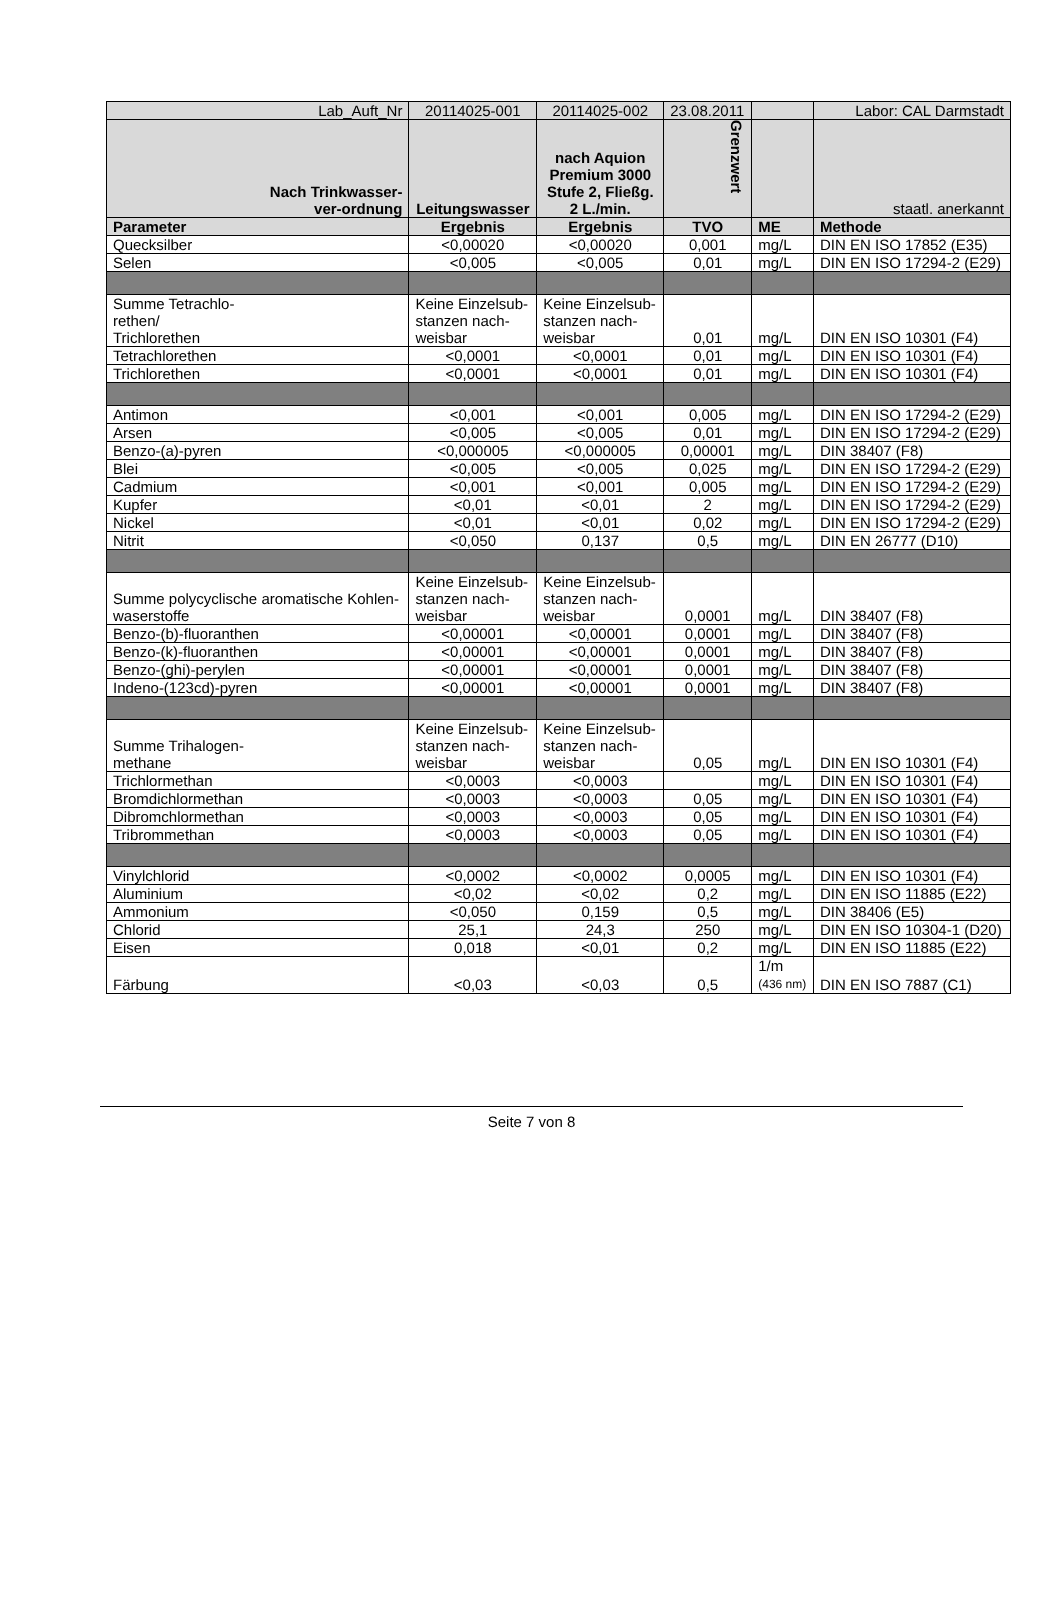| Lab_Auft_Nr | 20114025-001 | 20114025-002 | 23.08.2011 | | Labor: CAL Darmstadt |
| Nach Trinkwasser- ver-ordnung | Leitungswasser | nach Aquion Premium 3000 Stufe 2, Fließg. 2 L./min. | Grenzwert | | staatl. anerkannt |
| Parameter | Ergebnis | Ergebnis | TVO | ME | Methode |
| Quecksilber | <0,00020 | <0,00020 | 0,001 | mg/L | DIN EN ISO 17852 (E35) |
| Selen | <0,005 | <0,005 | 0,01 | mg/L | DIN EN ISO 17294-2 (E29) |
| Summe Tetrachlo- rethen/ Trichlorethen | Keine Einzelsub- stanzen nach- weisbar | Keine Einzelsub- stanzen nach- weisbar | 0,01 | mg/L | DIN EN ISO 10301 (F4) |
| Tetrachlorethen | <0,0001 | <0,0001 | 0,01 | mg/L | DIN EN ISO 10301 (F4) |
| Trichlorethen | <0,0001 | <0,0001 | 0,01 | mg/L | DIN EN ISO 10301 (F4) |
| Antimon | <0,001 | <0,001 | 0,005 | mg/L | DIN EN ISO 17294-2 (E29) |
| Arsen | <0,005 | <0,005 | 0,01 | mg/L | DIN EN ISO 17294-2 (E29) |
| Benzo-(a)-pyren | <0,000005 | <0,000005 | 0,00001 | mg/L | DIN 38407 (F8) |
| Blei | <0,005 | <0,005 | 0,025 | mg/L | DIN EN ISO 17294-2 (E29) |
| Cadmium | <0,001 | <0,001 | 0,005 | mg/L | DIN EN ISO 17294-2 (E29) |
| Kupfer | <0,01 | <0,01 | 2 | mg/L | DIN EN ISO 17294-2 (E29) |
| Nickel | <0,01 | <0,01 | 0,02 | mg/L | DIN EN ISO 17294-2 (E29) |
| Nitrit | <0,050 | 0,137 | 0,5 | mg/L | DIN EN 26777 (D10) |
| Summe polycyclische aromatische Kohlen- waserstoffe | Keine Einzelsub- stanzen nach- weisbar | Keine Einzelsub- stanzen nach- weisbar | 0,0001 | mg/L | DIN 38407 (F8) |
| Benzo-(b)-fluoranthen | <0,00001 | <0,00001 | 0,0001 | mg/L | DIN 38407 (F8) |
| Benzo-(k)-fluoranthen | <0,00001 | <0,00001 | 0,0001 | mg/L | DIN 38407 (F8) |
| Benzo-(ghi)-perylen | <0,00001 | <0,00001 | 0,0001 | mg/L | DIN 38407 (F8) |
| Indeno-(123cd)-pyren | <0,00001 | <0,00001 | 0,0001 | mg/L | DIN 38407 (F8) |
| Summe Trihalogen- methane | Keine Einzelsub- stanzen nach- weisbar | Keine Einzelsub- stanzen nach- weisbar | 0,05 | mg/L | DIN EN ISO 10301 (F4) |
| Trichlormethan | <0,0003 | <0,0003 | | mg/L | DIN EN ISO 10301 (F4) |
| Bromdichlormethan | <0,0003 | <0,0003 | 0,05 | mg/L | DIN EN ISO 10301 (F4) |
| Dibromchlormethan | <0,0003 | <0,0003 | 0,05 | mg/L | DIN EN ISO 10301 (F4) |
| Tribrommethan | <0,0003 | <0,0003 | 0,05 | mg/L | DIN EN ISO 10301 (F4) |
| Vinylchlorid | <0,0002 | <0,0002 | 0,0005 | mg/L | DIN EN ISO 10301 (F4) |
| Aluminium | <0,02 | <0,02 | 0,2 | mg/L | DIN EN ISO 11885 (E22) |
| Ammonium | <0,050 | 0,159 | 0,5 | mg/L | DIN 38406 (E5) |
| Chlorid | 25,1 | 24,3 | 250 | mg/L | DIN EN ISO 10304-1 (D20) |
| Eisen | 0,018 | <0,01 | 0,2 | mg/L | DIN EN ISO 11885 (E22) |
| Färbung | <0,03 | <0,03 | 0,5 | 1/m (436 nm) | DIN EN ISO 7887 (C1) |
Seite 7 von 8